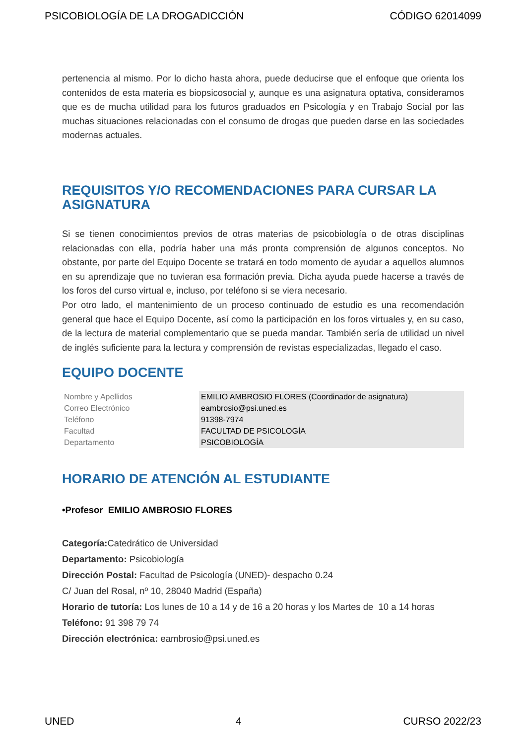PSICOBIOLOGÍA DE LA DROGADICCIÓN CÓDIGO 62014099
pertenencia al mismo. Por lo dicho hasta ahora, puede deducirse que el enfoque que orienta los contenidos de esta materia es biopsicosocial y, aunque es una asignatura optativa, consideramos que es de mucha utilidad para los futuros graduados en Psicología y en Trabajo Social por las muchas situaciones relacionadas con el consumo de drogas que pueden darse en las sociedades modernas actuales.
REQUISITOS Y/O RECOMENDACIONES PARA CURSAR LA ASIGNATURA
Si se tienen conocimientos previos de otras materias de psicobiología o de otras disciplinas relacionadas con ella, podría haber una más pronta comprensión de algunos conceptos. No obstante, por parte del Equipo Docente se tratará en todo momento de ayudar a aquellos alumnos en su aprendizaje que no tuvieran esa formación previa. Dicha ayuda puede hacerse a través de los foros del curso virtual e, incluso, por teléfono si se viera necesario.
Por otro lado, el mantenimiento de un proceso continuado de estudio es una recomendación general que hace el Equipo Docente, así como la participación en los foros virtuales y, en su caso, de la lectura de material complementario que se pueda mandar. También sería de utilidad un nivel de inglés suficiente para la lectura y comprensión de revistas especializadas, llegado el caso.
EQUIPO DOCENTE
| Nombre y Apellidos | EMILIO AMBROSIO FLORES (Coordinador de asignatura) |
| Correo Electrónico | eambrosio@psi.uned.es |
| Teléfono | 91398-7974 |
| Facultad | FACULTAD DE PSICOLOGÍA |
| Departamento | PSICOBIOLOGÍA |
HORARIO DE ATENCIÓN AL ESTUDIANTE
•Profesor EMILIO AMBROSIO FLORES
Categoría: Catedrático de Universidad
Departamento: Psicobiología
Dirección Postal: Facultad de Psicología (UNED)- despacho 0.24
C/ Juan del Rosal, nº 10, 28040 Madrid (España)
Horario de tutoría: Los lunes de 10 a 14 y de 16 a 20 horas y los Martes de 10 a 14 horas
Teléfono: 91 398 79 74
Dirección electrónica: eambrosio@psi.uned.es
UNED 4 CURSO 2022/23